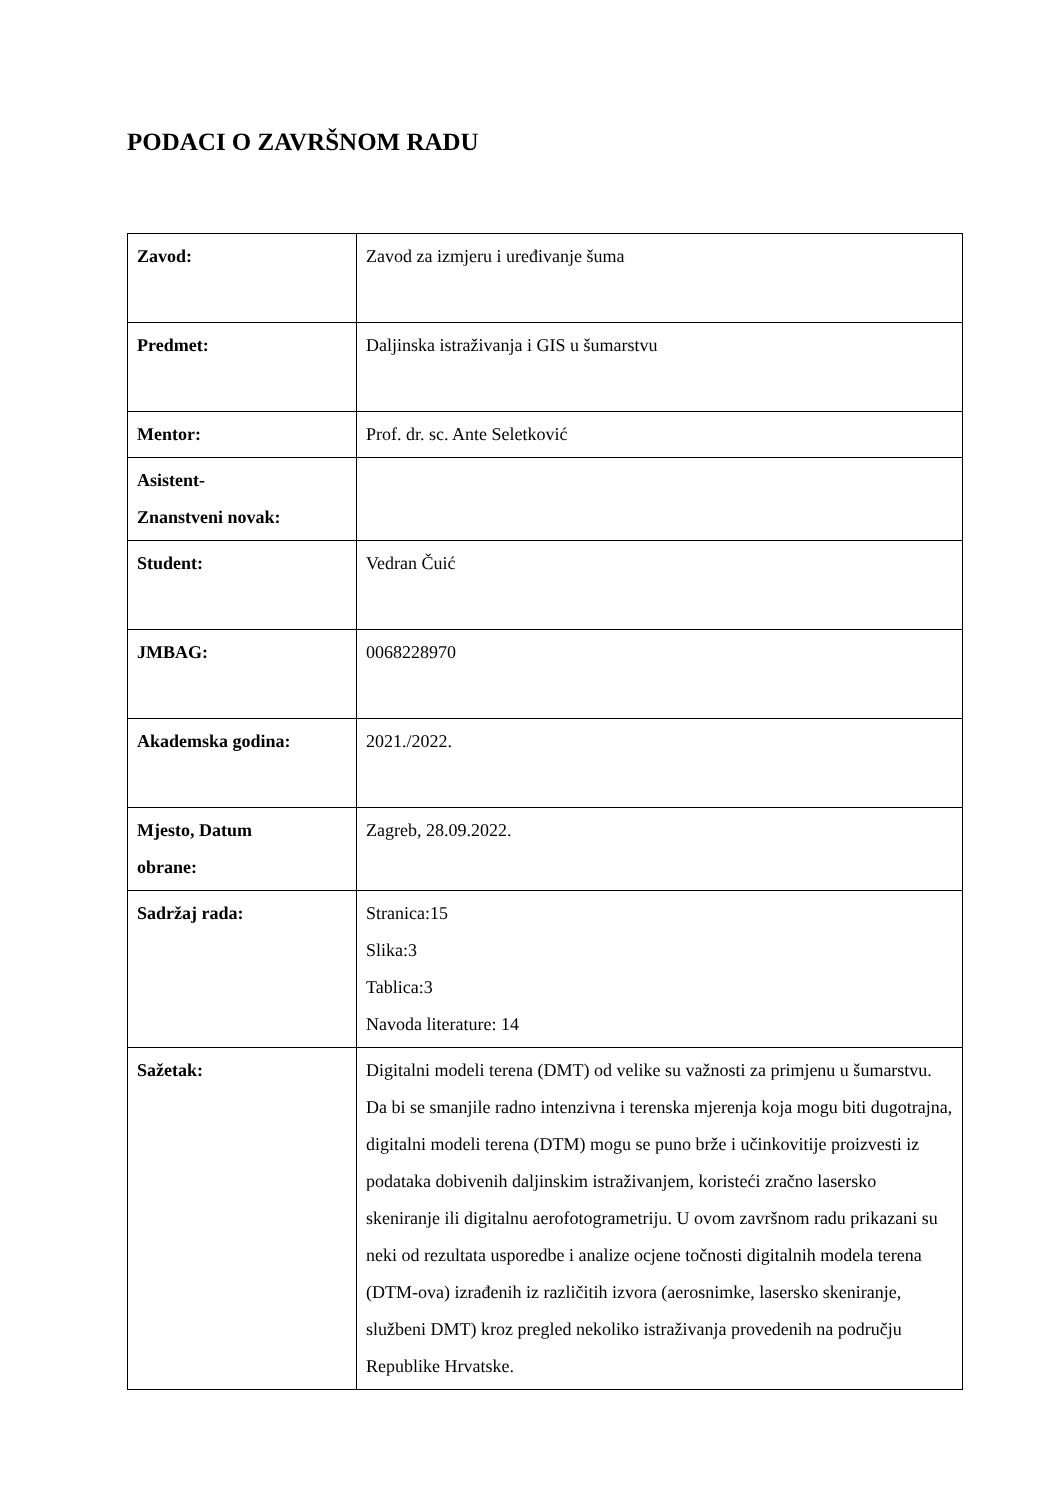PODACI O ZAVRŠNOM RADU
| Zavod: | Zavod za izmjeru i uređivanje šuma |
| Predmet: | Daljinska istraživanja i GIS u šumarstvu |
| Mentor: | Prof. dr. sc. Ante Seletković |
| Asistent- Znanstveni novak: | |
| Student: | Vedran Čuić |
| JMBAG: | 0068228970 |
| Akademska godina: | 2021./2022. |
| Mjesto, Datum obrane: | Zagreb, 28.09.2022. |
| Sadržaj rada: | Stranica:15 Slika:3 Tablica:3 Navoda literature: 14 |
| Sažetak: | Digitalni modeli terena (DMT) od velike su važnosti za primjenu u šumarstvu. Da bi se smanjile radno intenzivna i terenska mjerenja koja mogu biti dugotrajna, digitalni modeli terena (DTM) mogu se puno brže i učinkovitije proizvesti iz podataka dobivenih daljinskim istraživanjem, koristeći zračno lasersko skeniranje ili digitalnu aerofotogrametriju. U ovom završnom radu prikazani su neki od rezultata usporedbe i analize ocjene točnosti digitalnih modela terena (DTM-ova) izrađenih iz različitih izvora (aerosnimke, lasersko skeniranje, službeni DMT) kroz pregled nekoliko istraživanja provedenih na području Republike Hrvatske. |